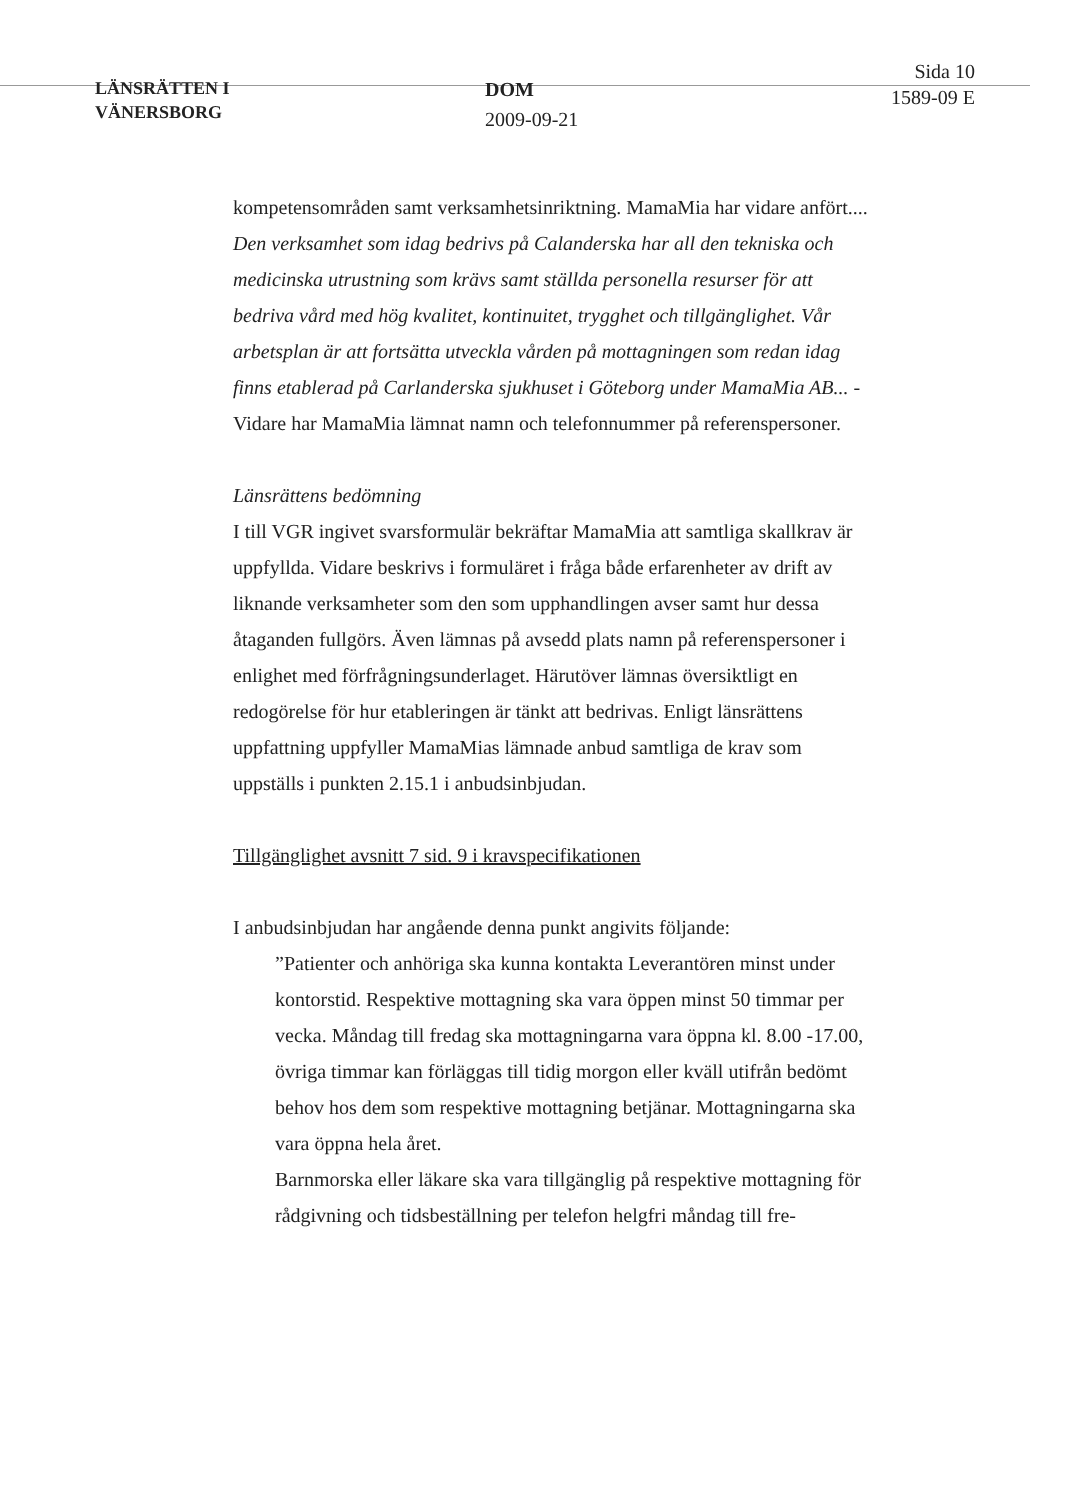LÄNSRÄTTEN I
VÄNERSBORG
DOM
2009-09-21
Sida 10
1589-09 E
kompetensområden samt verksamhetsinriktning. MamaMia har vidare anfört.... Den verksamhet som idag bedrivs på Calanderska har all den tekniska och medicinska utrustning som krävs samt ställda personella resurser för att bedriva vård med hög kvalitet, kontinuitet, trygghet och tillgänglighet. Vår arbetsplan är att fortsätta utveckla vården på mottagningen som redan idag finns etablerad på Carlanderska sjukhuset i Göteborg under MamaMia AB... - Vidare har MamaMia lämnat namn och telefonnummer på referenspersoner.
Länsrättens bedömning
I till VGR ingivet svarsformulär bekräftar MamaMia att samtliga skallkrav är uppfyllda. Vidare beskrivs i formuläret i fråga både erfarenheter av drift av liknande verksamheter som den som upphandlingen avser samt hur dessa åtaganden fullgörs. Även lämnas på avsedd plats namn på referenspersoner i enlighet med förfrågningsunderlaget. Härutöver lämnas översiktligt en redogörelse för hur etableringen är tänkt att bedrivas. Enligt länsrättens uppfattning uppfyller MamaMias lämnade anbud samtliga de krav som uppställs i punkten 2.15.1 i anbudsinbjudan.
Tillgänglighet avsnitt 7 sid. 9 i kravspecifikationen
I anbudsinbjudan har angående denna punkt angivits följande:
”Patienter och anhöriga ska kunna kontakta Leverantören minst under kontorstid. Respektive mottagning ska vara öppen minst 50 timmar per vecka. Måndag till fredag ska mottagningarna vara öppna kl. 8.00 -17.00, övriga timmar kan förläggas till tidig morgon eller kväll utifrån bedömt behov hos dem som respektive mottagning betjänar. Mottagningarna ska vara öppna hela året.
Barnmorska eller läkare ska vara tillgänglig på respektive mottagning för rådgivning och tidsbeställning per telefon helgfri måndag till fre-